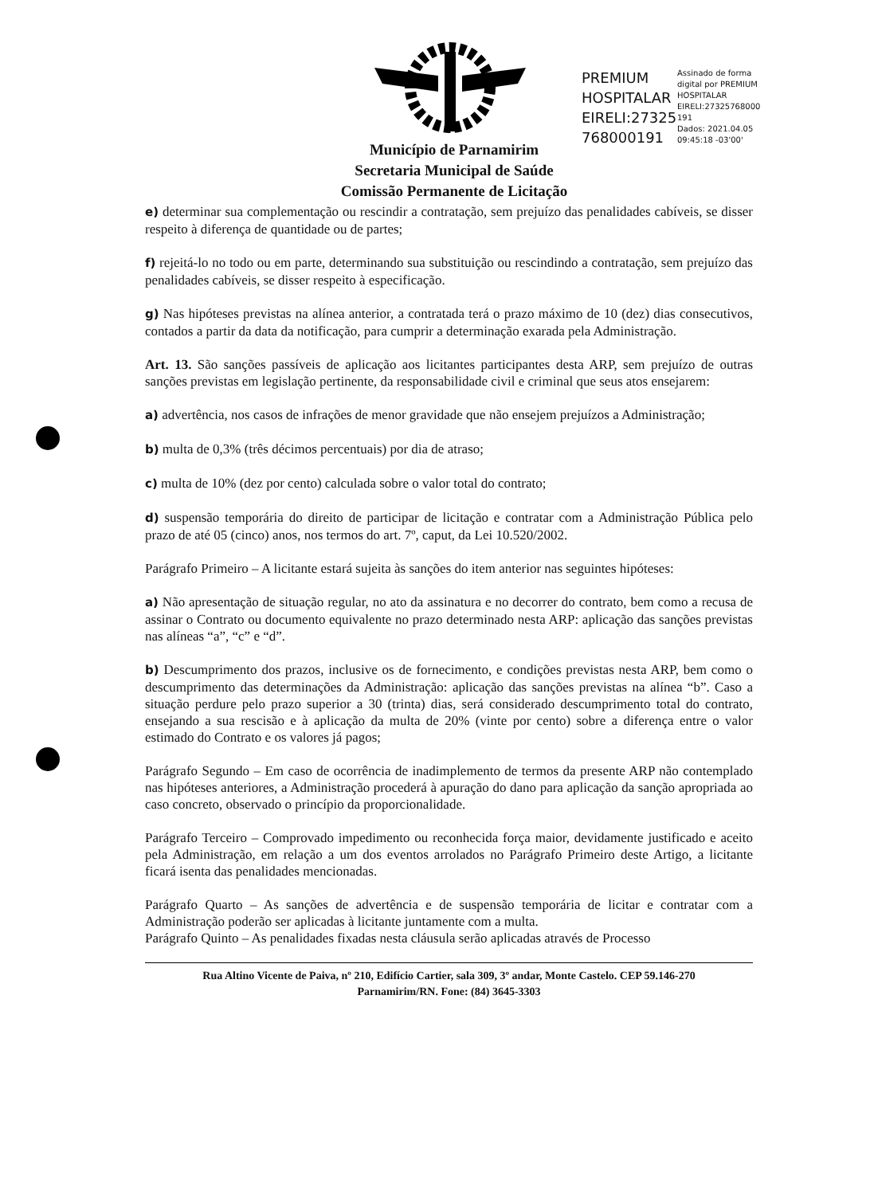Município de Parnamirim
Secretaria Municipal de Saúde
Comissão Permanente de Licitação
PREMIUM HOSPITALAR EIRELI:27325 768000191
Assinado de forma digital por PREMIUM HOSPITALAR EIRELI:27325768000 191
Dados: 2021.04.05 09:45:18 -03'00'
e) determinar sua complementação ou rescindir a contratação, sem prejuízo das penalidades cabíveis, se disser respeito à diferença de quantidade ou de partes;
f) rejeitá-lo no todo ou em parte, determinando sua substituição ou rescindindo a contratação, sem prejuízo das penalidades cabíveis, se disser respeito à especificação.
g) Nas hipóteses previstas na alínea anterior, a contratada terá o prazo máximo de 10 (dez) dias consecutivos, contados a partir da data da notificação, para cumprir a determinação exarada pela Administração.
Art. 13. São sanções passíveis de aplicação aos licitantes participantes desta ARP, sem prejuízo de outras sanções previstas em legislação pertinente, da responsabilidade civil e criminal que seus atos ensejarem:
a) advertência, nos casos de infrações de menor gravidade que não ensejem prejuízos a Administração;
b) multa de 0,3% (três décimos percentuais) por dia de atraso;
c) multa de 10% (dez por cento) calculada sobre o valor total do contrato;
d) suspensão temporária do direito de participar de licitação e contratar com a Administração Pública pelo prazo de até 05 (cinco) anos, nos termos do art. 7º, caput, da Lei 10.520/2002.
Parágrafo Primeiro – A licitante estará sujeita às sanções do item anterior nas seguintes hipóteses:
a) Não apresentação de situação regular, no ato da assinatura e no decorrer do contrato, bem como a recusa de assinar o Contrato ou documento equivalente no prazo determinado nesta ARP: aplicação das sanções previstas nas alíneas “a”, “c” e “d”.
b) Descumprimento dos prazos, inclusive os de fornecimento, e condições previstas nesta ARP, bem como o descumprimento das determinações da Administração: aplicação das sanções previstas na alínea “b”. Caso a situação perdure pelo prazo superior a 30 (trinta) dias, será considerado descumprimento total do contrato, ensejando a sua rescisão e à aplicação da multa de 20% (vinte por cento) sobre a diferença entre o valor estimado do Contrato e os valores já pagos;
Parágrafo Segundo – Em caso de ocorrência de inadimplemento de termos da presente ARP não contemplado nas hipóteses anteriores, a Administração procederá à apuração do dano para aplicação da sanção apropriada ao caso concreto, observado o princípio da proporcionalidade.
Parágrafo Terceiro – Comprovado impedimento ou reconhecida força maior, devidamente justificado e aceito pela Administração, em relação a um dos eventos arrolados no Parágrafo Primeiro deste Artigo, a licitante ficará isenta das penalidades mencionadas.
Parágrafo Quarto – As sanções de advertência e de suspensão temporária de licitar e contratar com a Administração poderão ser aplicadas à licitante juntamente com a multa.
Parágrafo Quinto – As penalidades fixadas nesta cláusula serão aplicadas através de Processo
Rua Altino Vicente de Paiva, nº 210, Edifício Cartier, sala 309, 3º andar, Monte Castelo. CEP 59.146-270
Parnamirim/RN. Fone: (84) 3645-3303